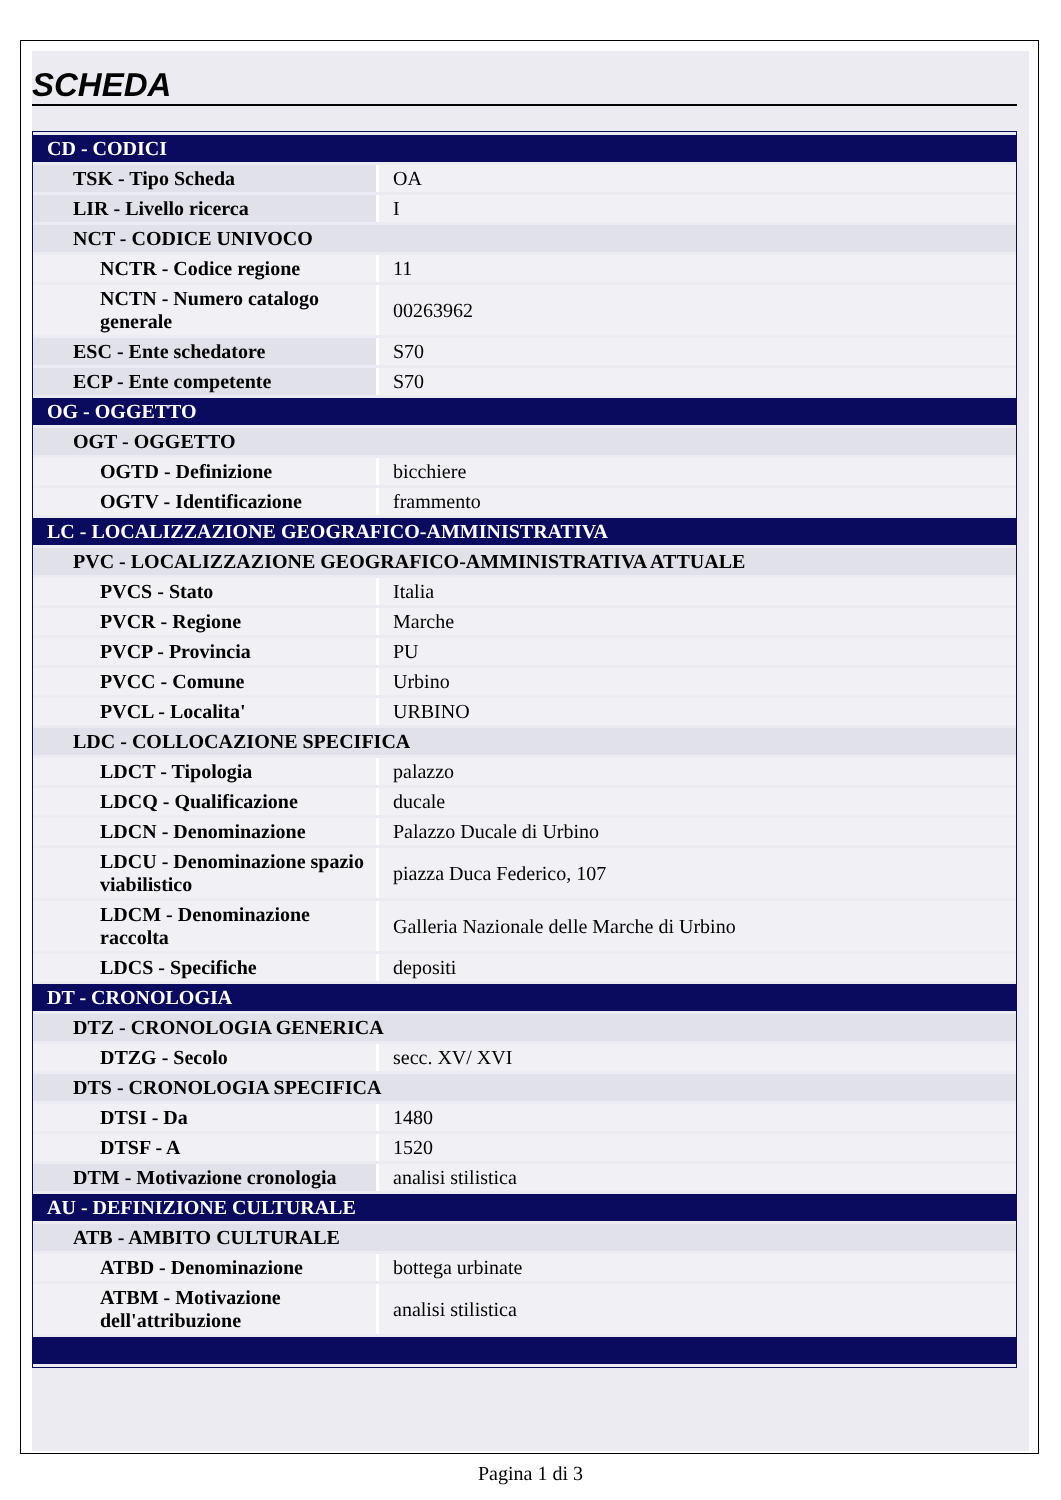SCHEDA
| CD - CODICI | |
| TSK - Tipo Scheda | OA |
| LIR - Livello ricerca | I |
| NCT - CODICE UNIVOCO | |
| NCTR - Codice regione | 11 |
| NCTN - Numero catalogo generale | 00263962 |
| ESC - Ente schedatore | S70 |
| ECP - Ente competente | S70 |
| OG - OGGETTO | |
| OGT - OGGETTO | |
| OGTD - Definizione | bicchiere |
| OGTV - Identificazione | frammento |
| LC - LOCALIZZAZIONE GEOGRAFICO-AMMINISTRATIVA | |
| PVC - LOCALIZZAZIONE GEOGRAFICO-AMMINISTRATIVA ATTUALE | |
| PVCS - Stato | Italia |
| PVCR - Regione | Marche |
| PVCP - Provincia | PU |
| PVCC - Comune | Urbino |
| PVCL - Localita' | URBINO |
| LDC - COLLOCAZIONE SPECIFICA | |
| LDCT - Tipologia | palazzo |
| LDCQ - Qualificazione | ducale |
| LDCN - Denominazione | Palazzo Ducale di Urbino |
| LDCU - Denominazione spazio viabilistico | piazza Duca Federico, 107 |
| LDCM - Denominazione raccolta | Galleria Nazionale delle Marche di Urbino |
| LDCS - Specifiche | depositi |
| DT - CRONOLOGIA | |
| DTZ - CRONOLOGIA GENERICA | |
| DTZG - Secolo | secc. XV/ XVI |
| DTS - CRONOLOGIA SPECIFICA | |
| DTSI - Da | 1480 |
| DTSF - A | 1520 |
| DTM - Motivazione cronologia | analisi stilistica |
| AU - DEFINIZIONE CULTURALE | |
| ATB - AMBITO CULTURALE | |
| ATBD - Denominazione | bottega urbinate |
| ATBM - Motivazione dell'attribuzione | analisi stilistica |
Pagina 1 di 3